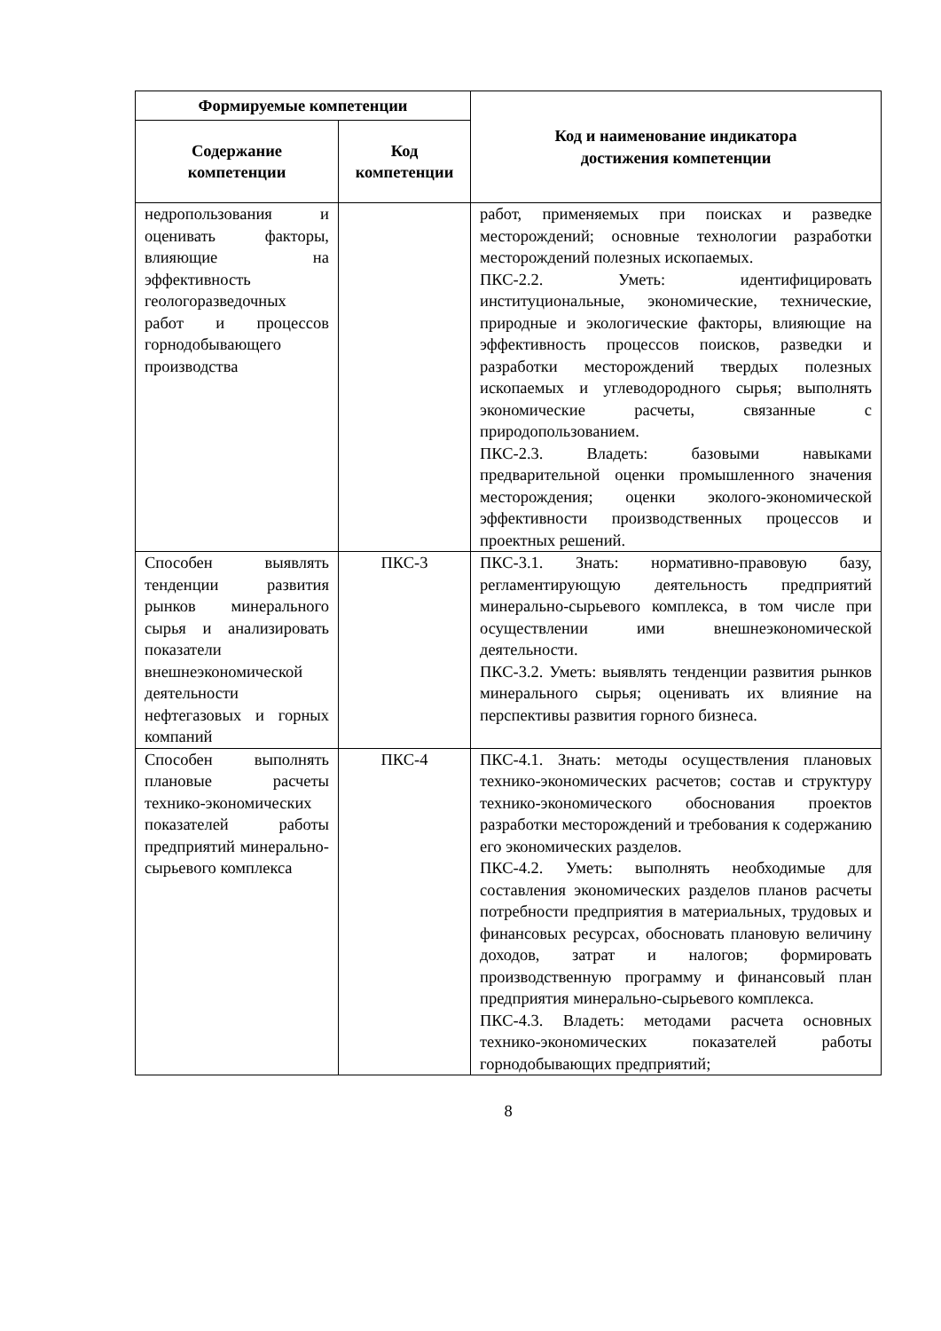| Формируемые компетенции | | Код и наименование индикатора достижения компетенции |
| --- | --- | --- |
| Содержание компетенции | Код компетенции | |
| недропользования и оценивать факторы, влияющие на эффективность геологоразведочных работ и процессов горнодобывающего производства | | работ, применяемых при поисках и разведке месторождений; основные технологии разработки месторождений полезных ископаемых. ПКС-2.2. Уметь: идентифицировать институциональные, экономические, технические, природные и экологические факторы, влияющие на эффективность процессов поисков, разведки и разработки месторождений твердых полезных ископаемых и углеводородного сырья; выполнять экономические расчеты, связанные с природопользованием. ПКС-2.3. Владеть: базовыми навыками предварительной оценки промышленного значения месторождения; оценки эколого-экономической эффективности производственных процессов и проектных решений. |
| Способен выявлять тенденции развития рынков минерального сырья и анализировать показатели внешнеэкономической деятельности нефтегазовых и горных компаний | ПКС-3 | ПКС-3.1. Знать: нормативно-правовую базу, регламентирующую деятельность предприятий минерально-сырьевого комплекса, в том числе при осуществлении ими внешнеэкономической деятельности. ПКС-3.2. Уметь: выявлять тенденции развития рынков минерального сырья; оценивать их влияние на перспективы развития горного бизнеса. |
| Способен выполнять плановые расчеты технико-экономических показателей работы предприятий минерально-сырьевого комплекса | ПКС-4 | ПКС-4.1. Знать: методы осуществления плановых технико-экономических расчетов; состав и структуру технико-экономического обоснования проектов разработки месторождений и требования к содержанию его экономических разделов. ПКС-4.2. Уметь: выполнять необходимые для составления экономических разделов планов расчеты потребности предприятия в материальных, трудовых и финансовых ресурсах, обосновать плановую величину доходов, затрат и налогов; формировать производственную программу и финансовый план предприятия минерально-сырьевого комплекса. ПКС-4.3. Владеть: методами расчета основных технико-экономических показателей работы горнодобывающих предприятий; |
8